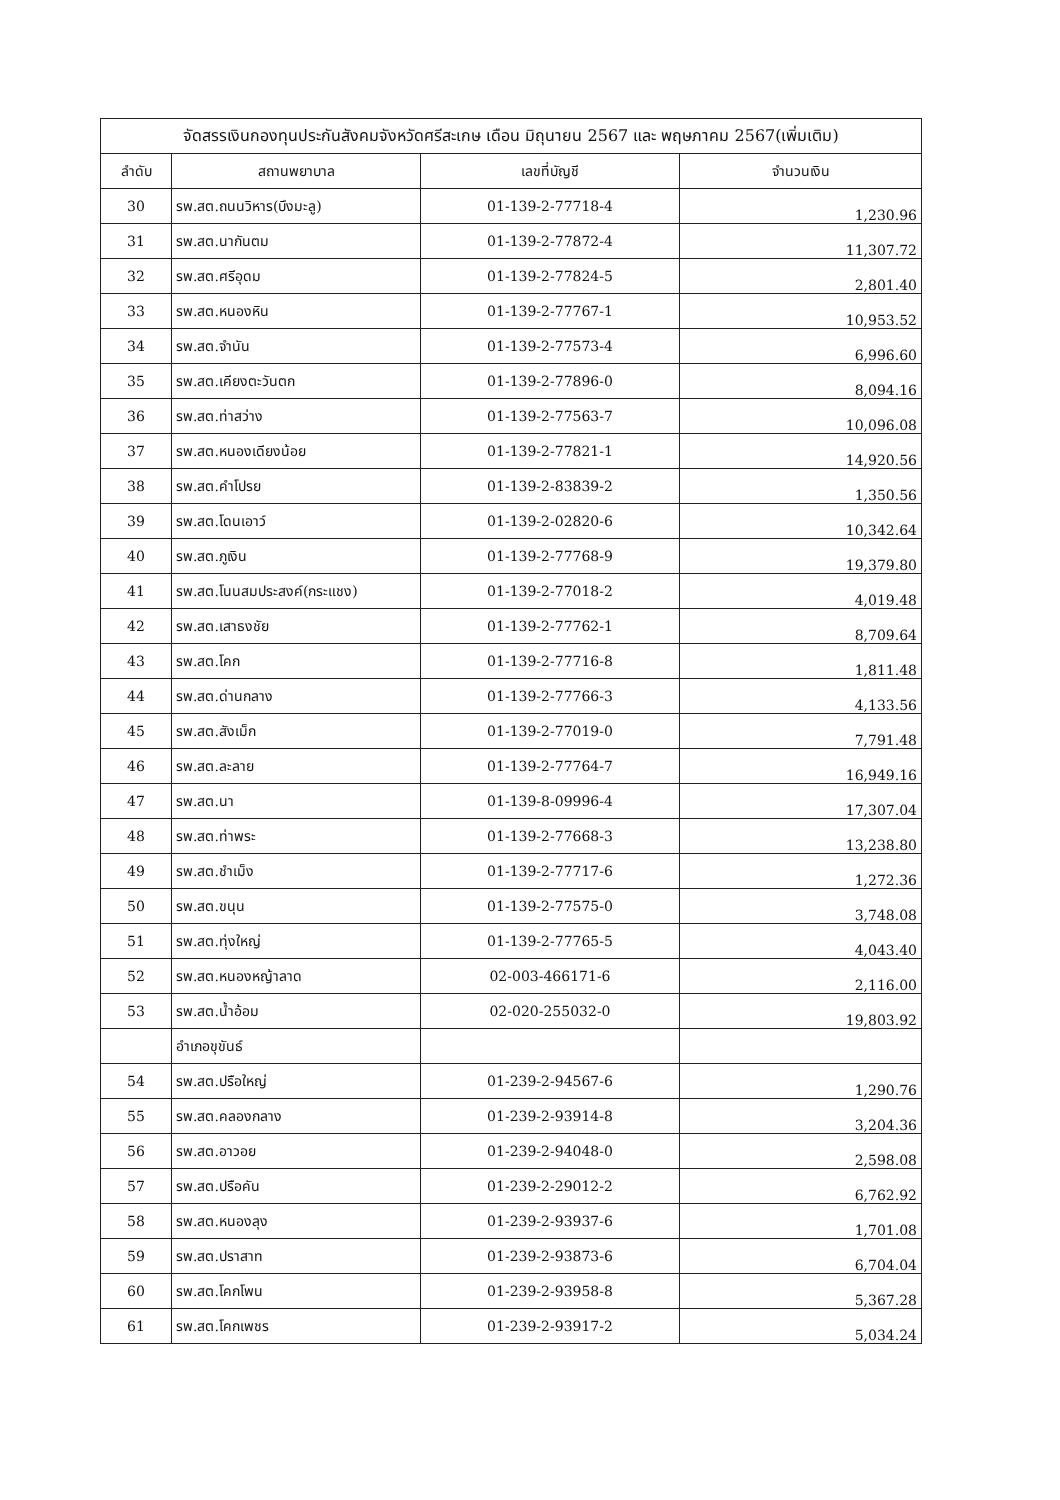| จัดสรรเงินกองทุนประกันสังคมจังหวัดศรีสะเกษ เดือน มิถุนายน 2567 และ พฤษภาคม 2567(เพิ่มเติม) | | | |
| --- | --- | --- | --- |
| ลำดับ | สถานพยาบาล | เลขที่บัญชี | จำนวนเงิน |
| 30 | รพ.สต.ถนนวิหาร(บึงมะลู) | 01-139-2-77718-4 | 1,230.96 |
| 31 | รพ.สต.นากันตม | 01-139-2-77872-4 | 11,307.72 |
| 32 | รพ.สต.ศรีอุดม | 01-139-2-77824-5 | 2,801.40 |
| 33 | รพ.สต.หนองหิน | 01-139-2-77767-1 | 10,953.52 |
| 34 | รพ.สต.จำนัน | 01-139-2-77573-4 | 6,996.60 |
| 35 | รพ.สต.เคียงตะวันตก | 01-139-2-77896-0 | 8,094.16 |
| 36 | รพ.สต.ท่าสว่าง | 01-139-2-77563-7 | 10,096.08 |
| 37 | รพ.สต.หนองเดียงน้อย | 01-139-2-77821-1 | 14,920.56 |
| 38 | รพ.สต.คำโปรย | 01-139-2-83839-2 | 1,350.56 |
| 39 | รพ.สต.โดนเอาว์ | 01-139-2-02820-6 | 10,342.64 |
| 40 | รพ.สต.ภูเงิน | 01-139-2-77768-9 | 19,379.80 |
| 41 | รพ.สต.โนนสมประสงค์(กระแชง) | 01-139-2-77018-2 | 4,019.48 |
| 42 | รพ.สต.เสาธงชัย | 01-139-2-77762-1 | 8,709.64 |
| 43 | รพ.สต.โคก | 01-139-2-77716-8 | 1,811.48 |
| 44 | รพ.สต.ด่านกลาง | 01-139-2-77766-3 | 4,133.56 |
| 45 | รพ.สต.สังเม็ก | 01-139-2-77019-0 | 7,791.48 |
| 46 | รพ.สต.ละลาย | 01-139-2-77764-7 | 16,949.16 |
| 47 | รพ.สต.นา | 01-139-8-09996-4 | 17,307.04 |
| 48 | รพ.สต.ท่าพระ | 01-139-2-77668-3 | 13,238.80 |
| 49 | รพ.สต.ชำเม็ง | 01-139-2-77717-6 | 1,272.36 |
| 50 | รพ.สต.ขนุน | 01-139-2-77575-0 | 3,748.08 |
| 51 | รพ.สต.ทุ่งใหญ่ | 01-139-2-77765-5 | 4,043.40 |
| 52 | รพ.สต.หนองหญ้าลาด | 02-003-466171-6 | 2,116.00 |
| 53 | รพ.สต.น้ำอ้อม | 02-020-255032-0 | 19,803.92 |
| | อำเภอขุขันธ์ | | |
| 54 | รพ.สต.ปรือใหญ่ | 01-239-2-94567-6 | 1,290.76 |
| 55 | รพ.สต.คลองกลาง | 01-239-2-93914-8 | 3,204.36 |
| 56 | รพ.สต.อาวอย | 01-239-2-94048-0 | 2,598.08 |
| 57 | รพ.สต.ปรือคัน | 01-239-2-29012-2 | 6,762.92 |
| 58 | รพ.สต.หนองลุง | 01-239-2-93937-6 | 1,701.08 |
| 59 | รพ.สต.ปราสาท | 01-239-2-93873-6 | 6,704.04 |
| 60 | รพ.สต.โคกโพน | 01-239-2-93958-8 | 5,367.28 |
| 61 | รพ.สต.โคกเพชร | 01-239-2-93917-2 | 5,034.24 |